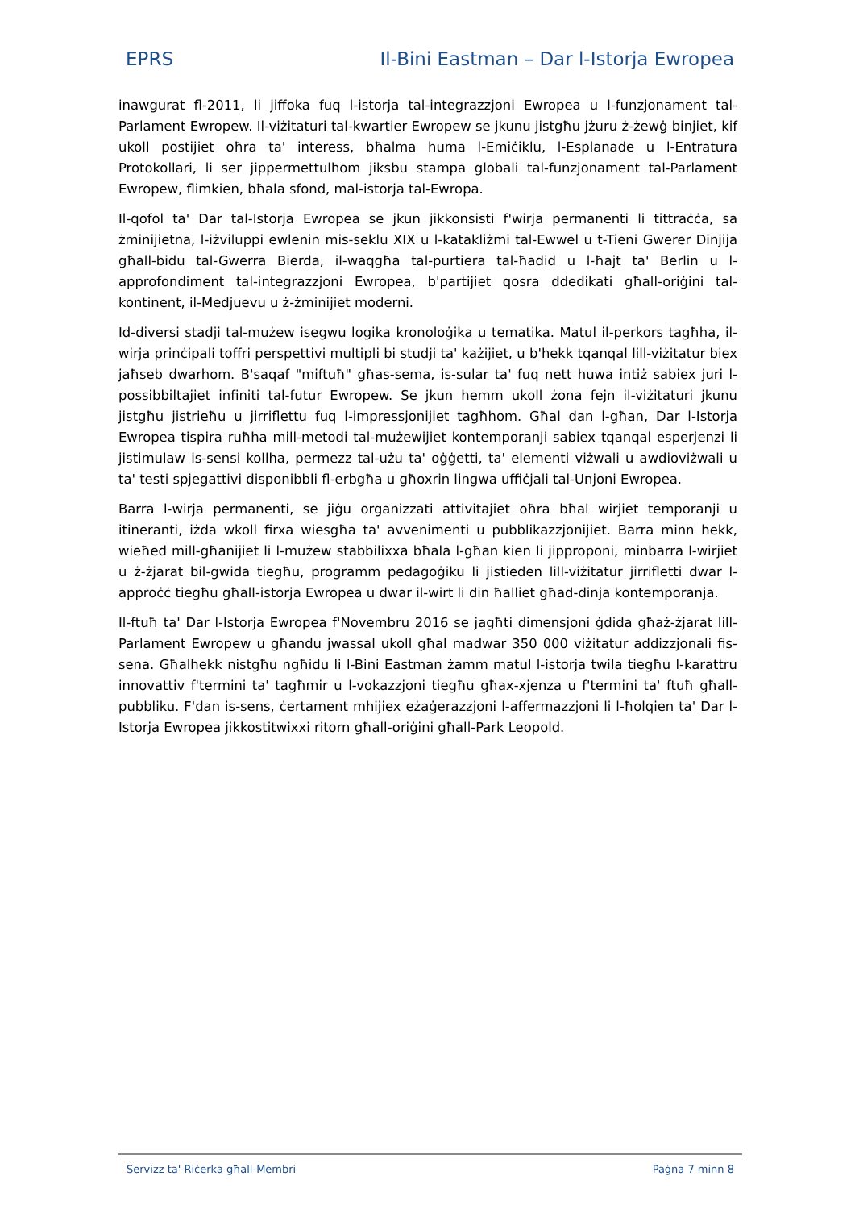EPRS Il-Bini Eastman – Dar l-Istorja Ewropea
inawgurat fl-2011, li jiffoka fuq l-istorja tal-integrazzjoni Ewropea u l-funzjonament tal-Parlament Ewropew. Il-viżitaturi tal-kwartier Ewropew se jkunu jistgħu jżuru ż-żewġ binjiet, kif ukoll postijiet oħra ta' interess, bħalma huma l-Emiċiklu, l-Esplanade u l-Entratura Protokollari, li ser jippermettulhom jiksbu stampa globali tal-funzjonament tal-Parlament Ewropew, flimkien, bħala sfond, mal-istorja tal-Ewropa.
Il-qofol ta' Dar tal-Istorja Ewropea se jkun jikkonsisti f'wirja permanenti li tittraċċa, sa żminijietna, l-iżviluppi ewlenin mis-seklu XIX u l-katakliżmi tal-Ewwel u t-Tieni Gwerer Dinjija għall-bidu tal-Gwerra Bierda, il-waqgħa tal-purtiera tal-ħadid u l-ħajt ta' Berlin u l-approfondiment tal-integrazzjoni Ewropea, b'partijiet qosra ddedikati għall-oriġini tal-kontinent, il-Medjuevu u ż-żminijiet moderni.
Id-diversi stadji tal-mużew isegwu logika kronoloġika u tematika. Matul il-perkors tagħha, il-wirja prinċipali toffri perspettivi multipli bi studji ta' każijiet, u b'hekk tqanqal lill-viżitatur biex jaħseb dwarhom. B'saqaf "miftuħ" għas-sema, is-sular ta' fuq nett huwa intiż sabiex juri l-possibbiltajiet infiniti tal-futur Ewropew. Se jkun hemm ukoll żona fejn il-viżitaturi jkunu jistgħu jistrieħu u jirriflettu fuq l-impressjonijiet tagħhom. Għal dan l-għan, Dar l-Istorja Ewropea tispira ruħha mill-metodi tal-mużewijiet kontemporanji sabiex tqanqal esperjenzi li jistimulaw is-sensi kollha, permezz tal-użu ta' oġġetti, ta' elementi viżwali u awdioviżwali u ta' testi spjegattivi disponibbli fl-erbgħa u għoxrin lingwa uffiċjali tal-Unjoni Ewropea.
Barra l-wirja permanenti, se jiġu organizzati attivitajiet oħra bħal wirjiet temporanji u itineranti, iżda wkoll firxa wiesgħa ta' avvenimenti u pubblikazzjonijiet. Barra minn hekk, wieħed mill-għanijiet li l-mużew stabbilixxa bħala l-għan kien li jipproponi, minbarra l-wirjiet u ż-żjarat bil-gwida tiegħu, programm pedagoġiku li jistieden lill-viżitatur jirrifletti dwar l-approċċ tiegħu għall-istorja Ewropea u dwar il-wirt li din ħalliet għad-dinja kontemporanja.
Il-ftuħ ta' Dar l-Istorja Ewropea f'Novembru 2016 se jagħti dimensjoni ġdida għaż-żjarat lill-Parlament Ewropew u għandu jwassal ukoll għal madwar 350 000 viżitatur addizzjonali fis-sena. Għalhekk nistgħu ngħidu li l-Bini Eastman żamm matul l-istorja twila tiegħu l-karattru innovattiv f'termini ta' tagħmir u l-vokazzjoni tiegħu għax-xjenza u f'termini ta' ftuħ għall-pubbliku. F'dan is-sens, ċertament mhijiex eżaġerazzjoni l-affermazzjoni li l-ħolqien ta' Dar l-Istorja Ewropea jikkostitwixxi ritorn għall-oriġini għall-Park Leopold.
Servizz ta' Riċerka għall-Membri Paġna 7 minn 8